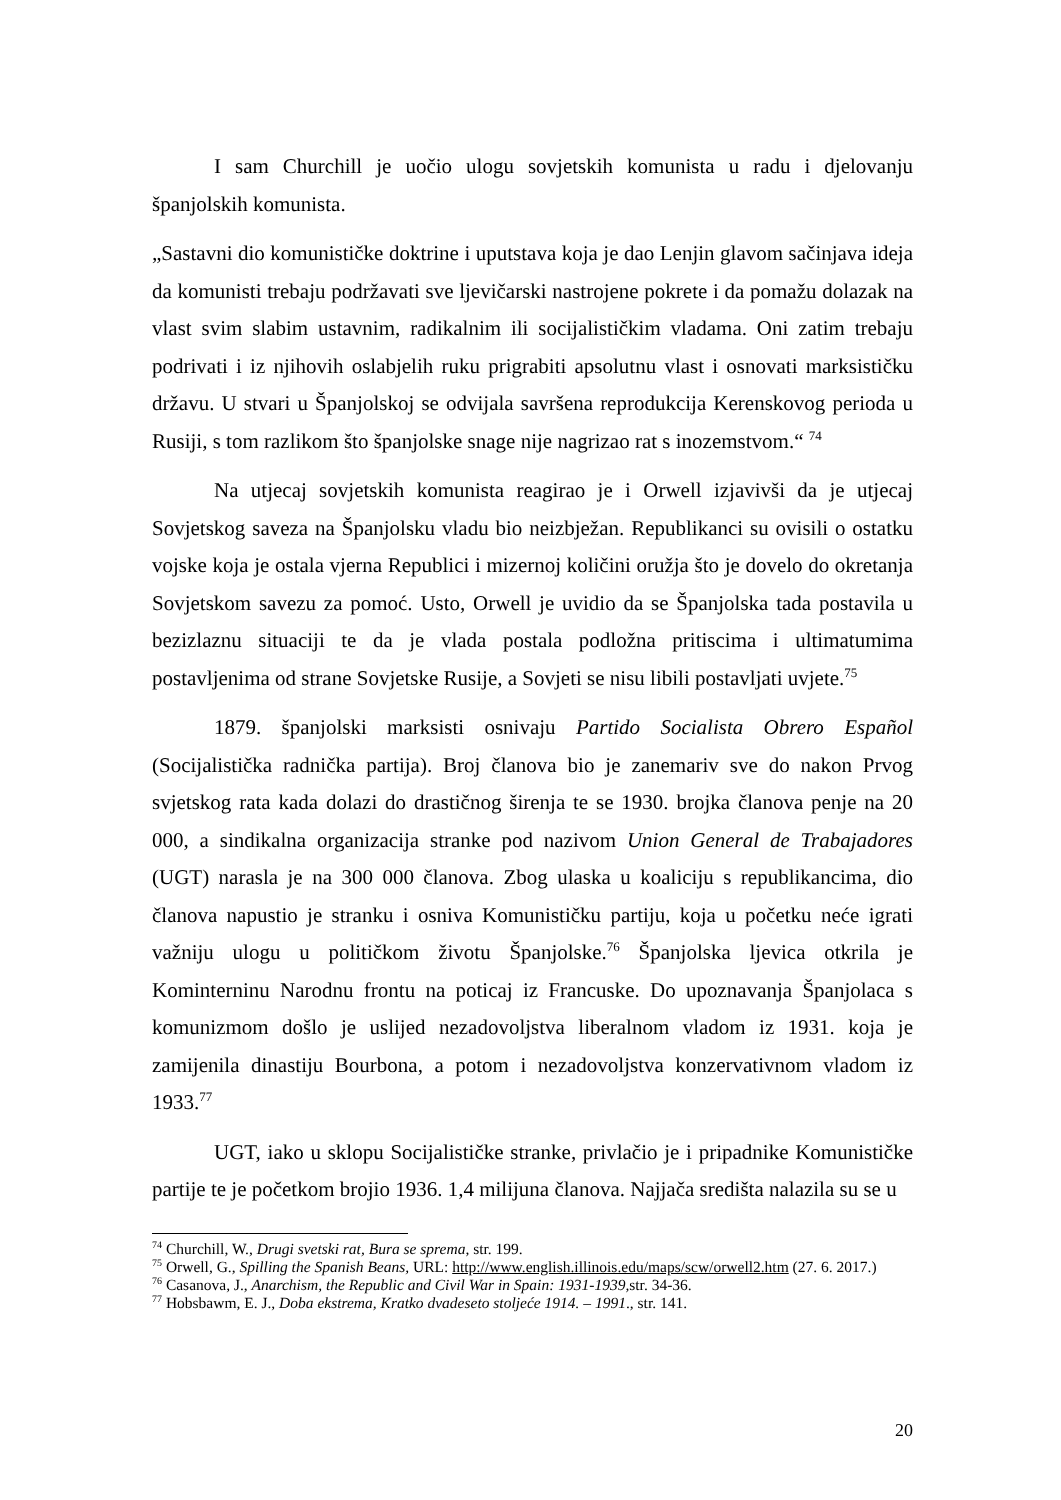I sam Churchill je uočio ulogu sovjetskih komunista u radu i djelovanju španjolskih komunista.
„Sastavni dio komunističke doktrine i uputstava koja je dao Lenjin glavom sačinjava ideja da komunisti trebaju podržavati sve ljevičarski nastrojene pokrete i da pomažu dolazak na vlast svim slabim ustavnim, radikalnim ili socijalističkim vladama. Oni zatim trebaju podrivati i iz njihovih oslabjelih ruku prigrabiti apsolutnu vlast i osnovati marksističku državu. U stvari u Španjolskoj se odvijala savršena reprodukcija Kerenskovog perioda u Rusiji, s tom razlikom što španjolske snage nije nagrizao rat s inozemstvom.“ <sup>74</sup>
Na utjecaj sovjetskih komunista reagirao je i Orwell izjavivši da je utjecaj Sovjetskog saveza na Španjolsku vladu bio neizbježan. Republikanci su ovisili o ostatku vojske koja je ostala vjerna Republici i mizernoj količini oružja što je dovelo do okretanja Sovjetskom savezu za pomoć. Usto, Orwell je uvidio da se Španjolska tada postavila u bezizlaznu situaciji te da je vlada postala podložna pritiscima i ultimatumima postavljenima od strane Sovjetske Rusije, a Sovjeti se nisu libili postavljati uvjete.<sup>75</sup>
1879. španjolski marksisti osnivaju Partido Socialista Obrero Español (Socijalistička radnička partija). Broj članova bio je zanemariv sve do nakon Prvog svjetskog rata kada dolazi do drastičnog širenja te se 1930. brojka članova penje na 20 000, a sindikalna organizacija stranke pod nazivom Union General de Trabajadores (UGT) narasla je na 300 000 članova. Zbog ulaska u koaliciju s republikancima, dio članova napustio je stranku i osniva Komunističku partiju, koja u početku neće igrati važniju ulogu u političkom životu Španjolske.<sup>76</sup> Španjolska ljevica otkrila je Kominterninu Narodnu frontu na poticaj iz Francuske. Do upoznavanja Španjolaca s komunizmom došlo je uslijed nezadovoljstva liberalnom vladom iz 1931. koja je zamijenila dinastiju Bourbona, a potom i nezadovoljstva konzervativnom vladom iz 1933.<sup>77</sup>
UGT, iako u sklopu Socijalističke stranke, privlačio je i pripadnike Komunističke partije te je početkom brojio 1936. 1,4 milijuna članova. Najjača središta nalazila su se u
<sup>74</sup> Churchill, W., Drugi svetski rat, Bura se sprema, str. 199.
<sup>75</sup> Orwell, G., Spilling the Spanish Beans, URL: http://www.english.illinois.edu/maps/scw/orwell2.htm (27. 6. 2017.)
<sup>76</sup> Casanova, J., Anarchism, the Republic and Civil War in Spain: 1931-1939, str. 34-36.
<sup>77</sup> Hobsbawm, E. J., Doba ekstrema, Kratko dvadeseto stoljeće 1914. – 1991., str. 141.
20